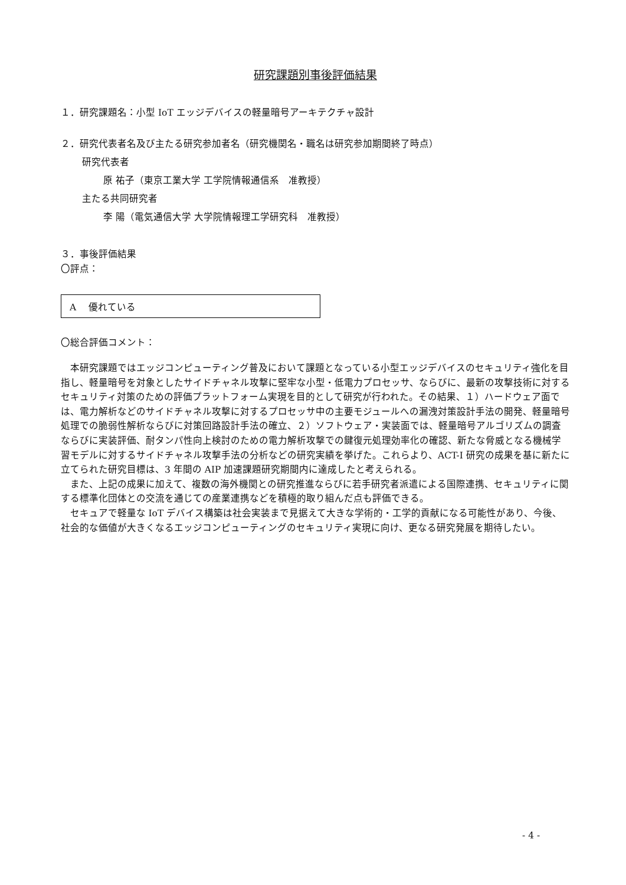研究課題別事後評価結果
１．研究課題名：小型 IoT エッジデバイスの軽量暗号アーキテクチャ設計
２．研究代表者名及び主たる研究参加者名（研究機関名・職名は研究参加期間終了時点）
研究代表者
原 祐子（東京工業大学 工学院情報通信系　准教授）
主たる共同研究者
李 陽（電気通信大学 大学院情報理工学研究科　准教授）
３．事後評価結果
〇評点：
A　 優れている
〇総合評価コメント：
本研究課題ではエッジコンピューティング普及において課題となっている小型エッジデバイスのセキュリティ強化を目指し、軽量暗号を対象としたサイドチャネル攻撃に堅牢な小型・低電力プロセッサ、ならびに、最新の攻撃技術に対するセキュリティ対策のための評価プラットフォーム実現を目的として研究が行われた。その結果、１）ハードウェア面では、電力解析などのサイドチャネル攻撃に対するプロセッサ中の主要モジュールへの漏洩対策設計手法の開発、軽量暗号処理での脆弱性解析ならびに対策回路設計手法の確立、２）ソフトウェア・実装面では、軽量暗号アルゴリズムの調査ならびに実装評価、耐タンパ性向上検討のための電力解析攻撃での鍵復元処理効率化の確認、新たな脅威となる機械学習モデルに対するサイドチャネル攻撃手法の分析などの研究実績を挙げた。これらより、ACT-I 研究の成果を基に新たに立てられた研究目標は、3 年間の AIP 加速課題研究期間内に達成したと考えられる。
また、上記の成果に加えて、複数の海外機関との研究推進ならびに若手研究者派遣による国際連携、セキュリティに関する標準化団体との交流を通じての産業連携などを積極的取り組んだ点も評価できる。
セキュアで軽量な IoT デバイス構築は社会実装まで見据えて大きな学術的・工学的貢献になる可能性があり、今後、社会的な価値が大きくなるエッジコンピューティングのセキュリティ実現に向け、更なる研究発展を期待したい。
- 4 -